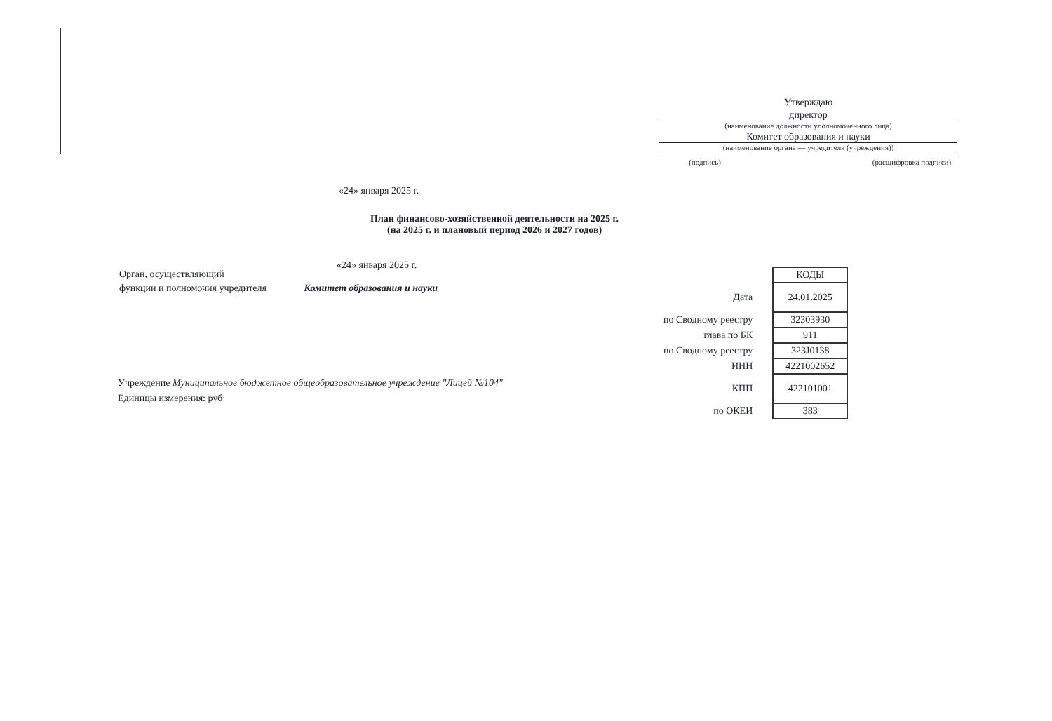Утверждаю
директор
(наименование должности уполномоченного лица)
Комитет образования и науки
(наименование органа — учредителя (учреждения))
(подпись) (расшифровка подписи)
«24» января 2025 г.
План финансово-хозяйственной деятельности на 2025 г.
(на 2025 г. и плановый период 2026 и 2027 годов)
«24» января 2025 г.
Орган, осуществляющий
функции и полномочия учредителя Комитет образования и науки
Учреждение Муниципальное бюджетное общеобразовательное учреждение "Лицей №104"
Единицы измерения: руб
| | КОДЫ |
| Дата | 24.01.2025 |
| по Сводному реестру | 32303930 |
| глава по БК | 911 |
| по Сводному реестру | 323J0138 |
| ИНН | 4221002652 |
| КПП | 422101001 |
| по ОКЕИ | 383 |